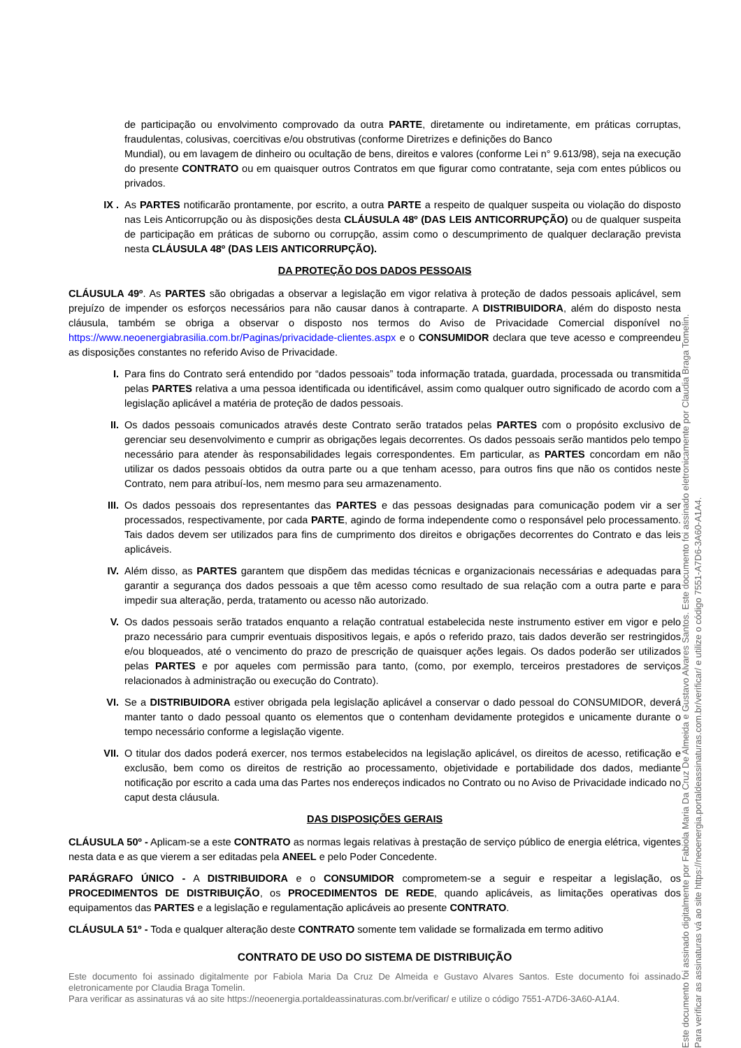de participação ou envolvimento comprovado da outra PARTE, diretamente ou indiretamente, em práticas corruptas, fraudulentas, colusivas, coercitivas e/ou obstrutivas (conforme Diretrizes e definições do Banco
Mundial), ou em lavagem de dinheiro ou ocultação de bens, direitos e valores (conforme Lei n° 9.613/98), seja na execução do presente CONTRATO ou em quaisquer outros Contratos em que figurar como contratante, seja com entes públicos ou privados.
IX . As PARTES notificarão prontamente, por escrito, a outra PARTE a respeito de qualquer suspeita ou violação do disposto nas Leis Anticorrupção ou às disposições desta CLÁUSULA 48º (DAS LEIS ANTICORRUPÇÃO) ou de qualquer suspeita de participação em práticas de suborno ou corrupção, assim como o descumprimento de qualquer declaração prevista nesta CLÁUSULA 48º (DAS LEIS ANTICORRUPÇÃO).
DA PROTEÇÃO DOS DADOS PESSOAIS
CLÁUSULA 49º. As PARTES são obrigadas a observar a legislação em vigor relativa à proteção de dados pessoais aplicável, sem prejuízo de impender os esforços necessários para não causar danos à contraparte. A DISTRIBUIDORA, além do disposto nesta cláusula, também se obriga a observar o disposto nos termos do Aviso de Privacidade Comercial disponível no https://www.neoenergiabrasilia.com.br/Paginas/privacidade-clientes.aspx e o CONSUMIDOR declara que teve acesso e compreendeu as disposições constantes no referido Aviso de Privacidade.
I. Para fins do Contrato será entendido por “dados pessoais” toda informação tratada, guardada, processada ou transmitida pelas PARTES relativa a uma pessoa identificada ou identificável, assim como qualquer outro significado de acordo com a legislação aplicável a matéria de proteção de dados pessoais.
II. Os dados pessoais comunicados através deste Contrato serão tratados pelas PARTES com o propósito exclusivo de gerenciar seu desenvolvimento e cumprir as obrigações legais decorrentes. Os dados pessoais serão mantidos pelo tempo necessário para atender às responsabilidades legais correspondentes. Em particular, as PARTES concordam em não utilizar os dados pessoais obtidos da outra parte ou a que tenham acesso, para outros fins que não os contidos neste Contrato, nem para atribuí-los, nem mesmo para seu armazenamento.
III. Os dados pessoais dos representantes das PARTES e das pessoas designadas para comunicação podem vir a ser processados, respectivamente, por cada PARTE, agindo de forma independente como o responsável pelo processamento. Tais dados devem ser utilizados para fins de cumprimento dos direitos e obrigações decorrentes do Contrato e das leis aplicáveis.
IV. Além disso, as PARTES garantem que dispõem das medidas técnicas e organizacionais necessárias e adequadas para garantir a segurança dos dados pessoais a que têm acesso como resultado de sua relação com a outra parte e para impedir sua alteração, perda, tratamento ou acesso não autorizado.
V. Os dados pessoais serão tratados enquanto a relação contratual estabelecida neste instrumento estiver em vigor e pelo prazo necessário para cumprir eventuais dispositivos legais, e após o referido prazo, tais dados deverão ser restringidos e/ou bloqueados, até o vencimento do prazo de prescrição de quaisquer ações legais. Os dados poderão ser utilizados pelas PARTES e por aqueles com permissão para tanto, (como, por exemplo, terceiros prestadores de serviços relacionados à administração ou execução do Contrato).
VI. Se a DISTRIBUIDORA estiver obrigada pela legislação aplicável a conservar o dado pessoal do CONSUMIDOR, deverá manter tanto o dado pessoal quanto os elementos que o contenham devidamente protegidos e unicamente durante o tempo necessário conforme a legislação vigente.
VII. O titular dos dados poderá exercer, nos termos estabelecidos na legislação aplicável, os direitos de acesso, retificação e exclusão, bem como os direitos de restrição ao processamento, objetividade e portabilidade dos dados, mediante notificação por escrito a cada uma das Partes nos endereços indicados no Contrato ou no Aviso de Privacidade indicado no caput desta cláusula.
DAS DISPOSIÇÕES GERAIS
CLÁUSULA 50º - Aplicam-se a este CONTRATO as normas legais relativas à prestação de serviço público de energia elétrica, vigentes nesta data e as que vierem a ser editadas pela ANEEL e pelo Poder Concedente.
PARÁGRAFO ÚNICO - A DISTRIBUIDORA e o CONSUMIDOR comprometem-se a seguir e respeitar a legislação, os PROCEDIMENTOS DE DISTRIBUIÇÃO, os PROCEDIMENTOS DE REDE, quando aplicáveis, as limitações operativas dos equipamentos das PARTES e a legislação e regulamentação aplicáveis ao presente CONTRATO.
CLÁUSULA 51º - Toda e qualquer alteração deste CONTRATO somente tem validade se formalizada em termo aditivo
CONTRATO DE USO DO SISTEMA DE DISTRIBUIÇÃO
Este documento foi assinado digitalmente por Fabiola Maria Da Cruz De Almeida e Gustavo Alvares Santos. Este documento foi assinado eletronicamente por Claudia Braga Tomelin.
Para verificar as assinaturas vá ao site https://neoenergia.portaldeassinaturas.com.br/verificar/ e utilize o código 7551-A7D6-3A60-A1A4.
Este documento foi assinado digitalmente por Fabiola Maria Da Cruz De Almeida e Gustavo Alvares Santos. Este documento foi assinado eletronicamente por Claudia Braga Tomelin.
Para verificar as assinaturas vá ao site https://neoenergia.portaldeassinaturas.com.br/verificar/ e utilize o código 7551-A7D6-3A60-A1A4.